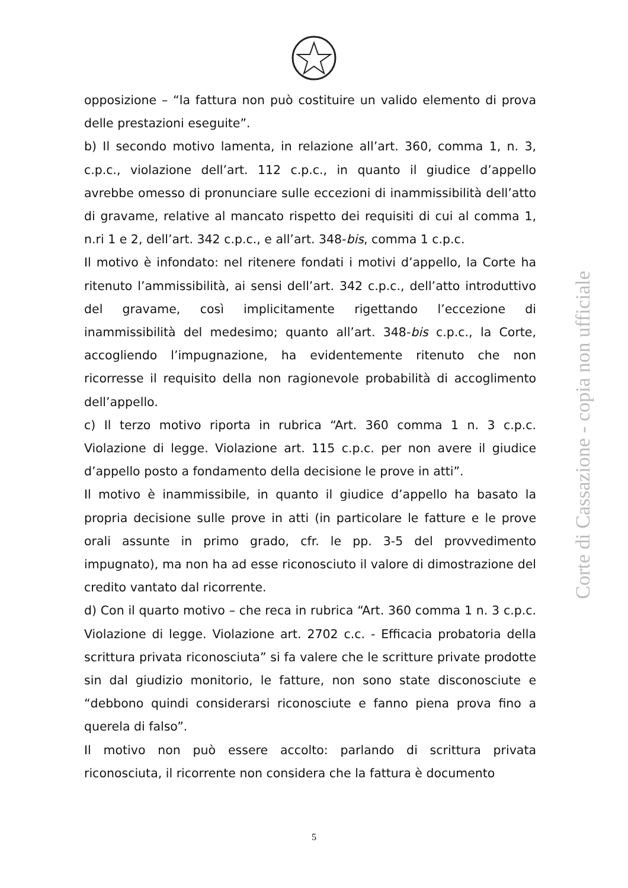opposizione – “la fattura non può costituire un valido elemento di prova delle prestazioni eseguite”.
b) Il secondo motivo lamenta, in relazione all’art. 360, comma 1, n. 3, c.p.c., violazione dell’art. 112 c.p.c., in quanto il giudice d’appello avrebbe omesso di pronunciare sulle eccezioni di inammissibilità dell’atto di gravame, relative al mancato rispetto dei requisiti di cui al comma 1, n.ri 1 e 2, dell’art. 342 c.p.c., e all’art. 348-bis, comma 1 c.p.c.
Il motivo è infondato: nel ritenere fondati i motivi d’appello, la Corte ha ritenuto l’ammissibilità, ai sensi dell’art. 342 c.p.c., dell’atto introduttivo del gravame, così implicitamente rigettando l’eccezione di inammissibilità del medesimo; quanto all’art. 348-bis c.p.c., la Corte, accogliendo l’impugnazione, ha evidentemente ritenuto che non ricorresse il requisito della non ragionevole probabilità di accoglimento dell’appello.
c) Il terzo motivo riporta in rubrica “Art. 360 comma 1 n. 3 c.p.c. Violazione di legge. Violazione art. 115 c.p.c. per non avere il giudice d’appello posto a fondamento della decisione le prove in atti”.
Il motivo è inammissibile, in quanto il giudice d’appello ha basato la propria decisione sulle prove in atti (in particolare le fatture e le prove orali assunte in primo grado, cfr. le pp. 3-5 del provvedimento impugnato), ma non ha ad esse riconosciuto il valore di dimostrazione del credito vantato dal ricorrente.
d) Con il quarto motivo – che reca in rubrica “Art. 360 comma 1 n. 3 c.p.c. Violazione di legge. Violazione art. 2702 c.c. - Efficacia probatoria della scrittura privata riconosciuta” si fa valere che le scritture private prodotte sin dal giudizio monitorio, le fatture, non sono state disconosciute e “debbono quindi considerarsi riconosciute e fanno piena prova fino a querela di falso”.
Il motivo non può essere accolto: parlando di scrittura privata riconosciuta, il ricorrente non considera che la fattura è documento
Corte di Cassazione - copia non ufficiale
5